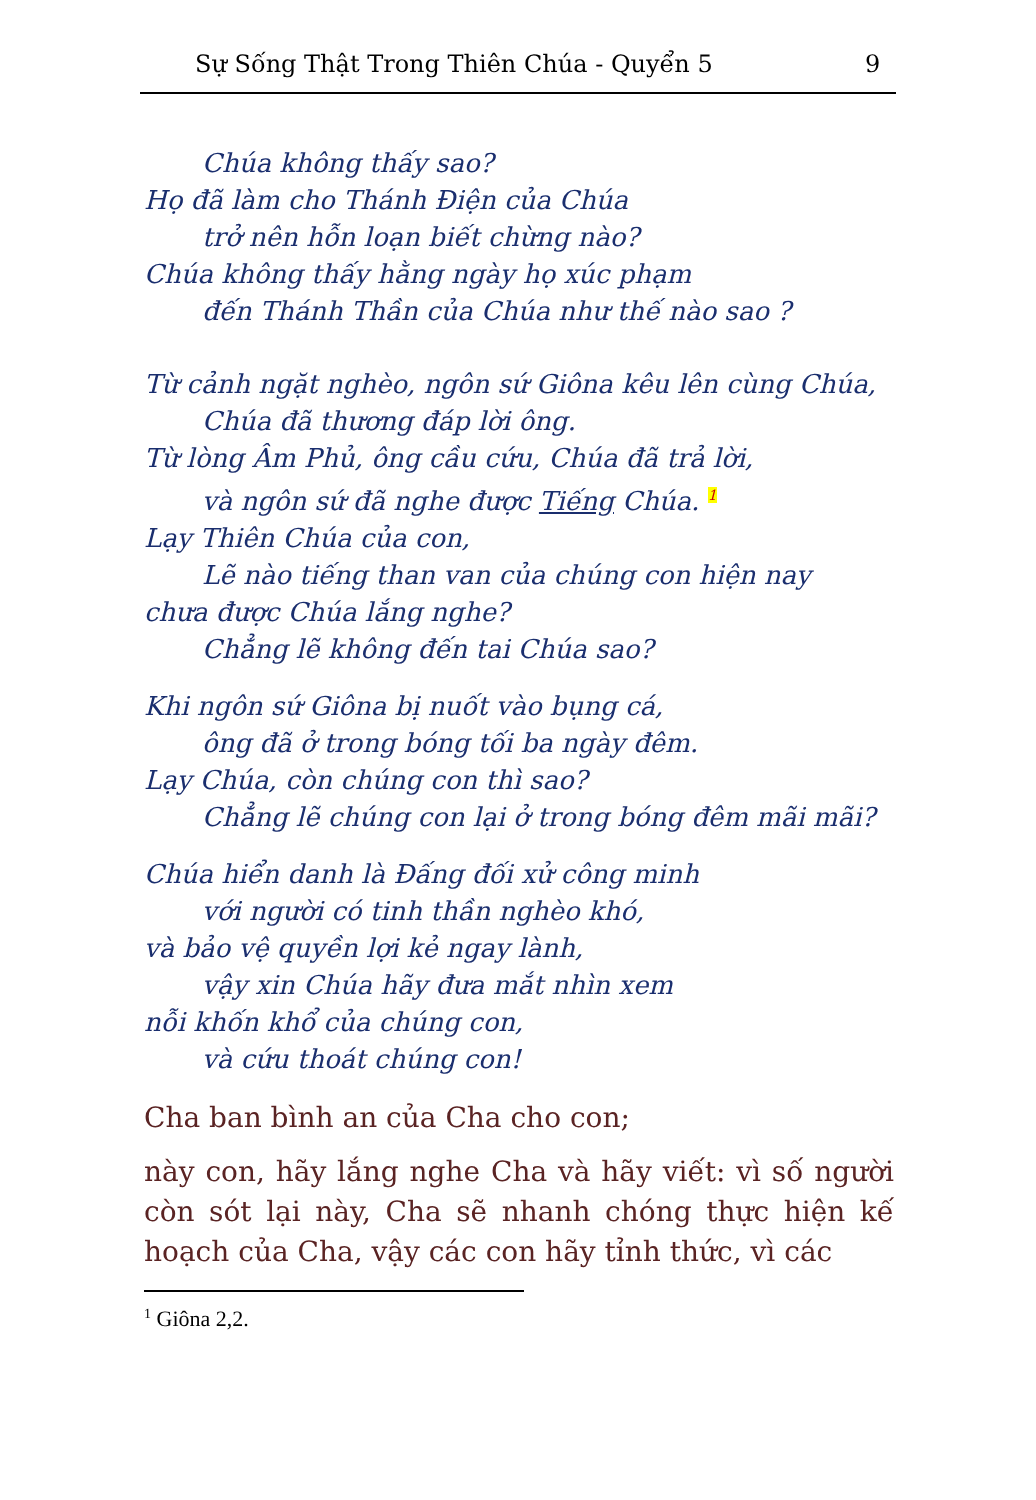Sự Sống Thật Trong Thiên Chúa - Quyển 5 9
Chúa không thấy sao?
Họ đã làm cho Thánh Điện của Chúa
trở nên hỗn loạn biết chừng nào?
Chúa không thấy hằng ngày họ xúc phạm
đến Thánh Thần của Chúa như thế nào sao ?
Từ cảnh ngặt nghèo, ngôn sứ Giôna kêu lên cùng Chúa,
Chúa đã thương đáp lời ông.
Từ lòng Âm Phủ, ông cầu cứu, Chúa đã trả lời,
và ngôn sứ đã nghe được Tiếng Chúa. <sup>1</sup>
Lạy Thiên Chúa của con,
Lẽ nào tiếng than van của chúng con hiện nay
chưa được Chúa lắng nghe?
Chẳng lẽ không đến tai Chúa sao?
Khi ngôn sứ Giôna bị nuốt vào bụng cá,
ông đã ở trong bóng tối ba ngày đêm.
Lạy Chúa, còn chúng con thì sao?
Chẳng lẽ chúng con lại ở trong bóng đêm mãi mãi?
Chúa hiển danh là Đấng đối xử công minh
với người có tinh thần nghèo khó,
và bảo vệ quyền lợi kẻ ngay lành,
vậy xin Chúa hãy đưa mắt nhìn xem
nỗi khốn khổ của chúng con,
và cứu thoát chúng con!
Cha ban bình an của Cha cho con;
này con, hãy lắng nghe Cha và hãy viết: vì số người còn sót lại này, Cha sẽ nhanh chóng thực hiện kế hoạch của Cha, vậy các con hãy tỉnh thức, vì các
<sup>1</sup> Giôna 2,2.